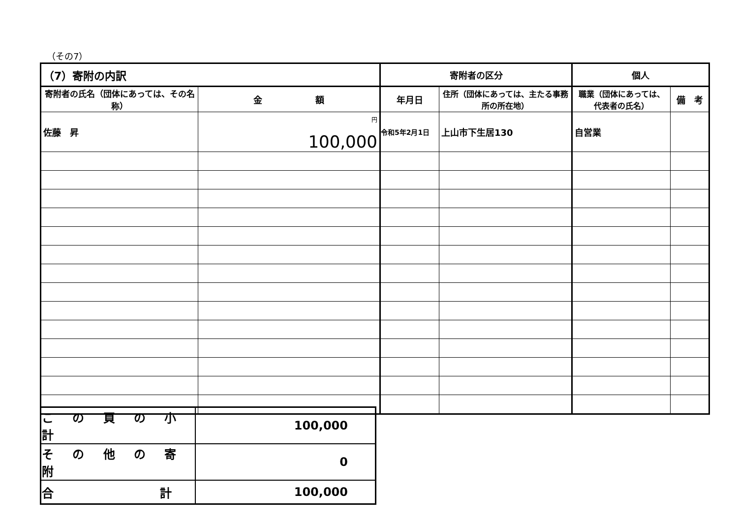（その7）
| （7）寄附の内訳 | | 寄附者の区分 | | 個人 | |
| 寄附者の氏名（団体にあっては、その名称） | 金 額 | 年月日 | 住所（団体にあっては、主たる事務所の所在地） | 職業（団体にあっては、代表者の氏名） | 備 考 |
| 佐藤 昇 | <sup>円</sup> 100,000 | 令和5年2月1日 | 上山市下生居130 | 自営業 | |
| こ の 頁 の 小 計 | 100,000 |
| そ の 他 の 寄 附 | 0 |
| 合 計 | 100,000 |